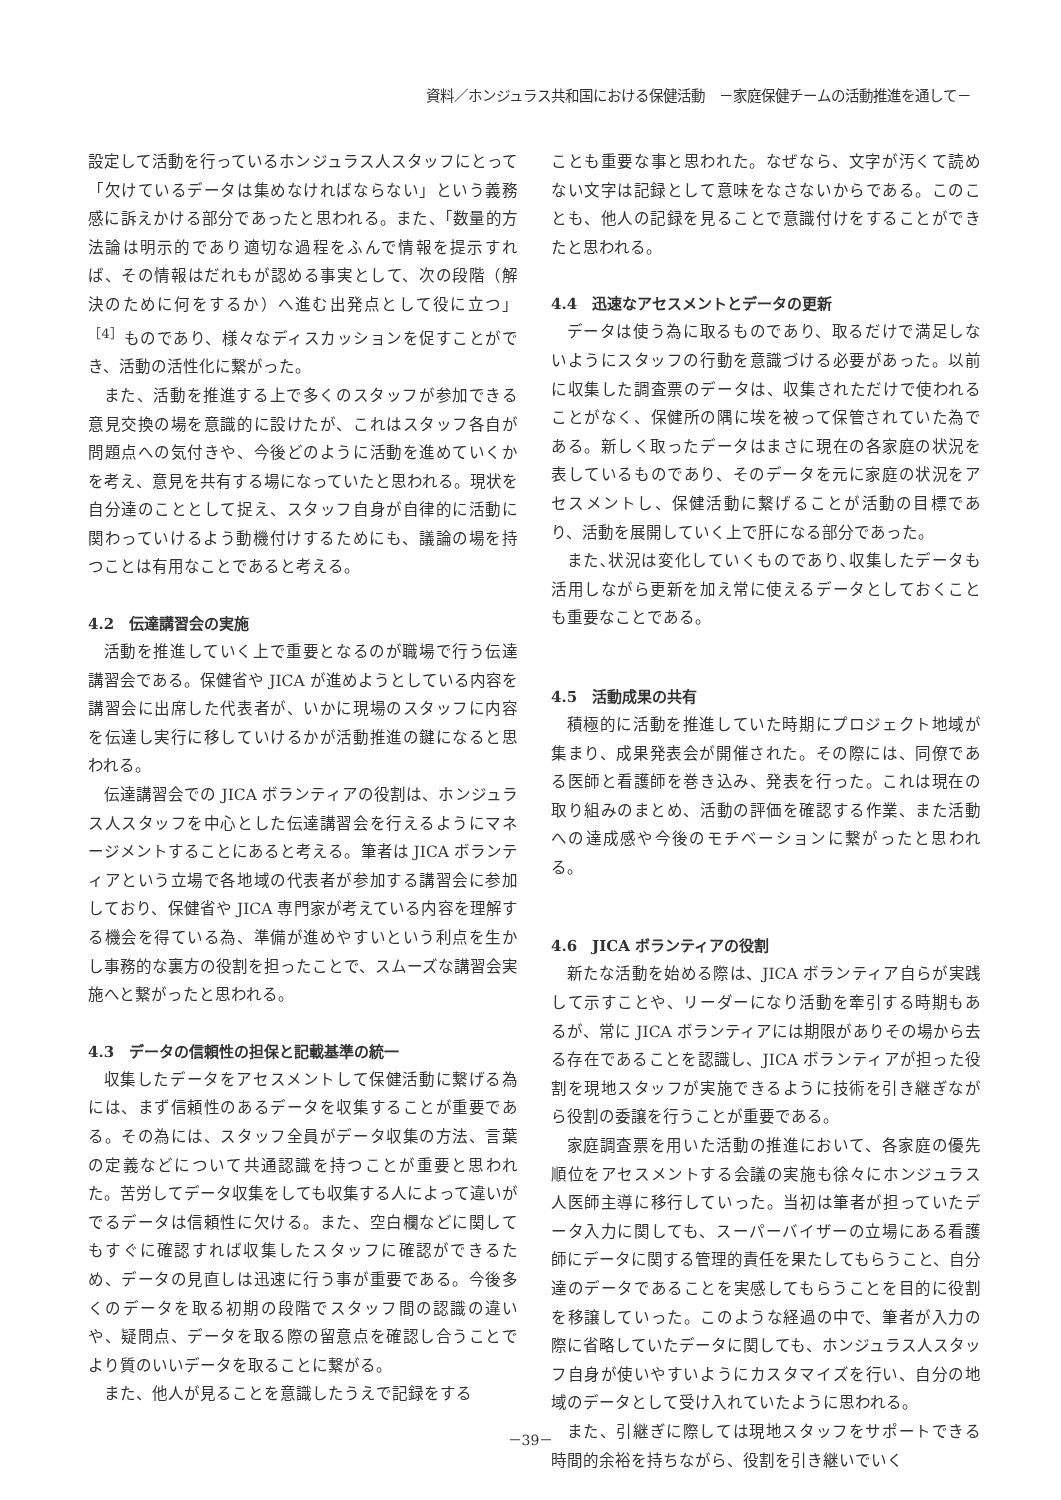資料／ホンジュラス共和国における保健活動　－家庭保健チームの活動推進を通して－
設定して活動を行っているホンジュラス人スタッフにとって「欠けているデータは集めなければならない」という義務感に訴えかける部分であったと思われる。また、「数量的方法論は明示的であり適切な過程をふんで情報を提示すれば、その情報はだれもが認める事実として、次の段階（解決のために何をするか）へ進む出発点として役に立つ」<sup>［4］</sup>ものであり、様々なディスカッションを促すことができ、活動の活性化に繋がった。
また、活動を推進する上で多くのスタッフが参加できる意見交換の場を意識的に設けたが、これはスタッフ各自が問題点への気付きや、今後どのように活動を進めていくかを考え、意見を共有する場になっていたと思われる。現状を自分達のこととして捉え、スタッフ自身が自律的に活動に関わっていけるよう動機付けするためにも、議論の場を持つことは有用なことであると考える。
4.2　伝達講習会の実施
活動を推進していく上で重要となるのが職場で行う伝達講習会である。保健省や JICA が進めようとしている内容を講習会に出席した代表者が、いかに現場のスタッフに内容を伝達し実行に移していけるかが活動推進の鍵になると思われる。
伝達講習会での JICA ボランティアの役割は、ホンジュラス人スタッフを中心とした伝達講習会を行えるようにマネージメントすることにあると考える。筆者は JICA ボランティアという立場で各地域の代表者が参加する講習会に参加しており、保健省や JICA 専門家が考えている内容を理解する機会を得ている為、準備が進めやすいという利点を生かし事務的な裏方の役割を担ったことで、スムーズな講習会実施へと繋がったと思われる。
4.3　データの信頼性の担保と記載基準の統一
収集したデータをアセスメントして保健活動に繋げる為には、まず信頼性のあるデータを収集することが重要である。その為には、スタッフ全員がデータ収集の方法、言葉の定義などについて共通認識を持つことが重要と思われた。苦労してデータ収集をしても収集する人によって違いがでるデータは信頼性に欠ける。また、空白欄などに関してもすぐに確認すれば収集したスタッフに確認ができるため、データの見直しは迅速に行う事が重要である。今後多くのデータを取る初期の段階でスタッフ間の認識の違いや、疑問点、データを取る際の留意点を確認し合うことでより質のいいデータを取ることに繋がる。
また、他人が見ることを意識したうえで記録をする
ことも重要な事と思われた。なぜなら、文字が汚くて読めない文字は記録として意味をなさないからである。このことも、他人の記録を見ることで意識付けをすることができたと思われる。
4.4　迅速なアセスメントとデータの更新
データは使う為に取るものであり、取るだけで満足しないようにスタッフの行動を意識づける必要があった。以前に収集した調査票のデータは、収集されただけで使われることがなく、保健所の隅に埃を被って保管されていた為である。新しく取ったデータはまさに現在の各家庭の状況を表しているものであり、そのデータを元に家庭の状況をアセスメントし、保健活動に繋げることが活動の目標であり、活動を展開していく上で肝になる部分であった。
また､状況は変化していくものであり､収集したデータも活用しながら更新を加え常に使えるデータとしておくことも重要なことである。
4.5　活動成果の共有
積極的に活動を推進していた時期にプロジェクト地域が集まり、成果発表会が開催された。その際には、同僚である医師と看護師を巻き込み、発表を行った。これは現在の取り組みのまとめ、活動の評価を確認する作業、また活動への達成感や今後のモチベーションに繋がったと思われる。
4.6　JICA ボランティアの役割
新たな活動を始める際は、JICA ボランティア自らが実践して示すことや、リーダーになり活動を牽引する時期もあるが、常に JICA ボランティアには期限がありその場から去る存在であることを認識し、JICA ボランティアが担った役割を現地スタッフが実施できるように技術を引き継ぎながら役割の委譲を行うことが重要である。
家庭調査票を用いた活動の推進において、各家庭の優先順位をアセスメントする会議の実施も徐々にホンジュラス人医師主導に移行していった。当初は筆者が担っていたデータ入力に関しても、スーパーバイザーの立場にある看護師にデータに関する管理的責任を果たしてもらうこと、自分達のデータであることを実感してもらうことを目的に役割を移譲していった。このような経過の中で、筆者が入力の際に省略していたデータに関しても、ホンジュラス人スタッフ自身が使いやすいようにカスタマイズを行い、自分の地域のデータとして受け入れていたように思われる。
また、引継ぎに際しては現地スタッフをサポートできる時間的余裕を持ちながら、役割を引き継いでいく
－39－